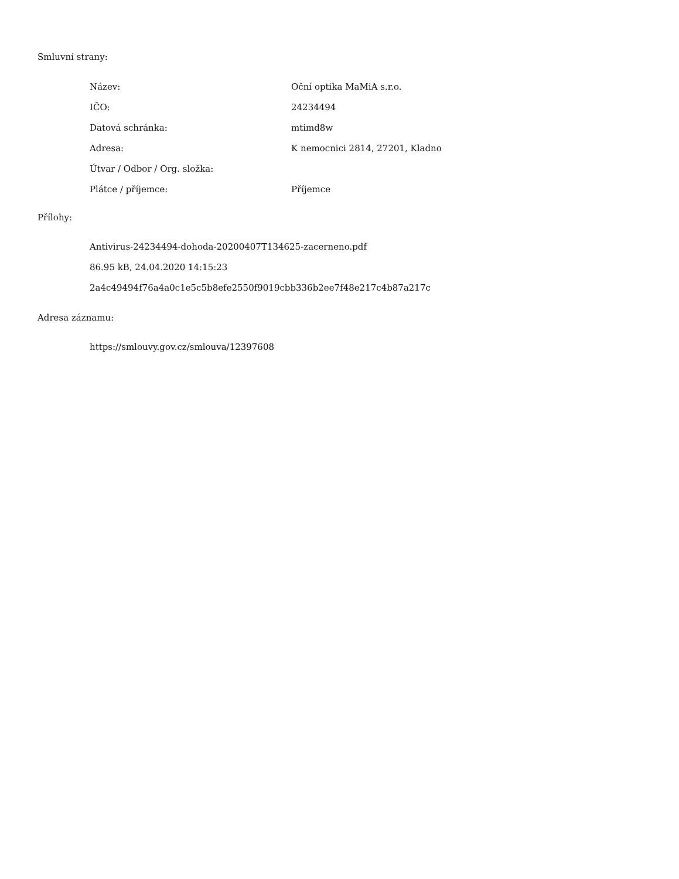Smluvní strany:
| Název: | Oční optika MaMiA s.r.o. |
| IČO: | 24234494 |
| Datová schránka: | mtimd8w |
| Adresa: | K nemocnici 2814, 27201, Kladno |
| Útvar / Odbor / Org. složka: | |
| Plátce / příjemce: | Příjemce |
Přílohy:
Antivirus-24234494-dohoda-20200407T134625-zacerneno.pdf
86.95 kB, 24.04.2020 14:15:23
2a4c49494f76a4a0c1e5c5b8efe2550f9019cbb336b2ee7f48e217c4b87a217c
Adresa záznamu:
https://smlouvy.gov.cz/smlouva/12397608